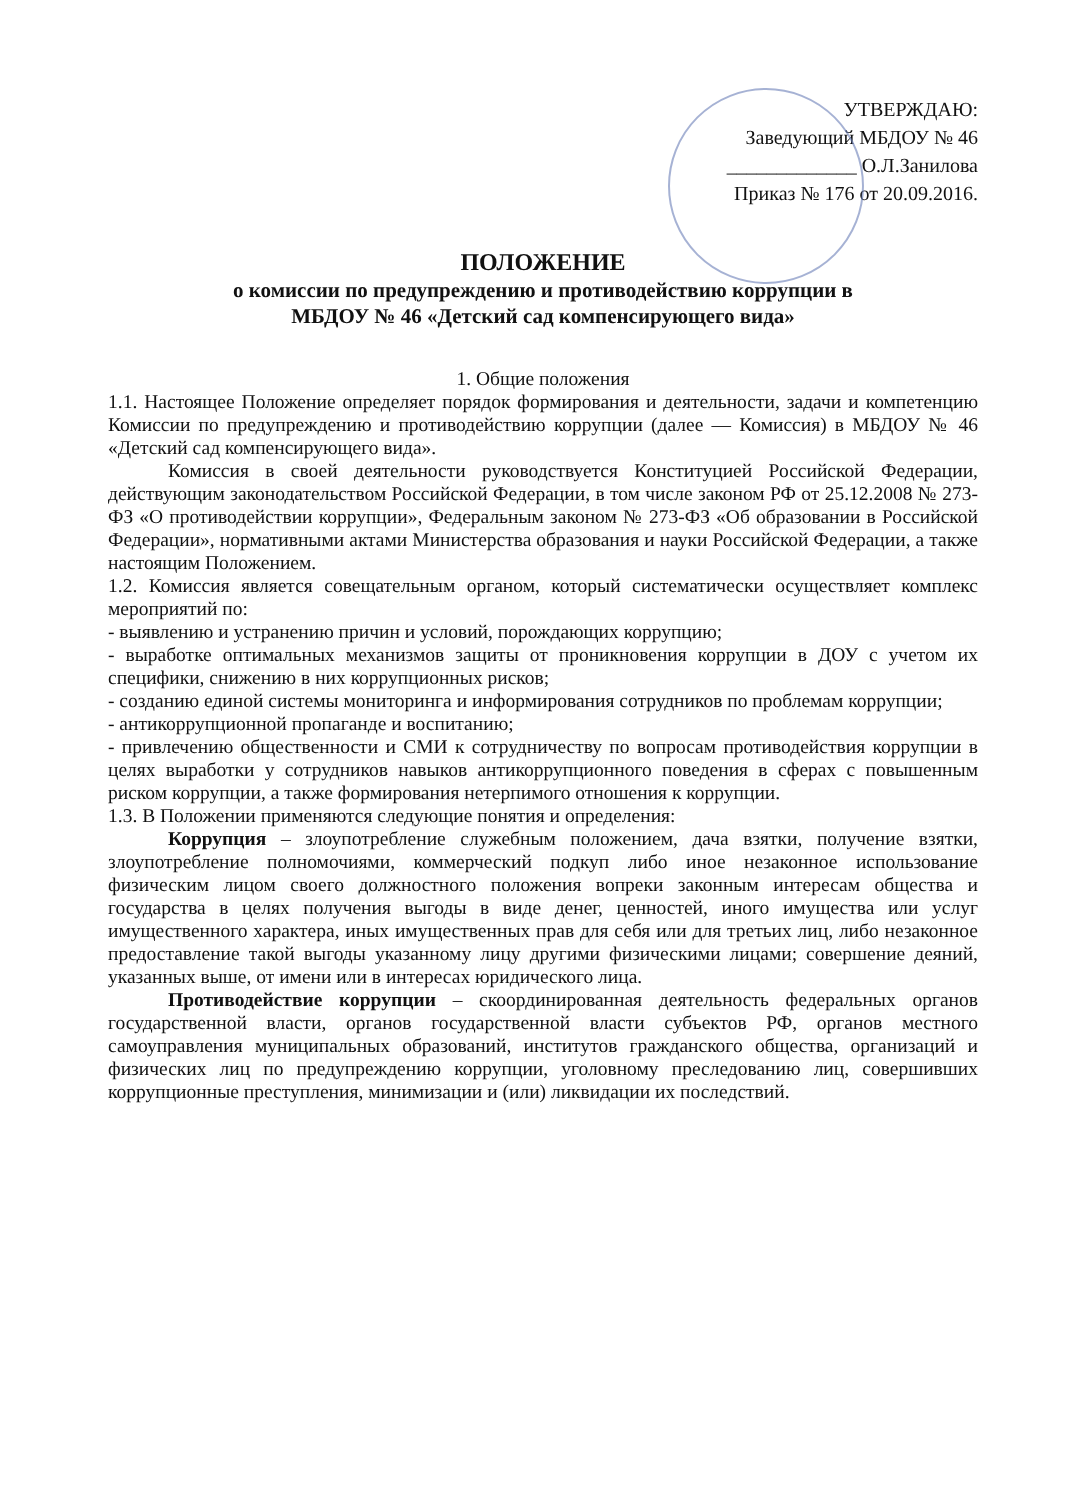УТВЕРЖДАЮ:
Заведующий МБДОУ № 46
_____________ О.Л.Занилова
Приказ № 176 от 20.09.2016.
ПОЛОЖЕНИЕ
о комиссии по предупреждению и противодействию коррупции в
МБДОУ № 46 «Детский сад компенсирующего вида»
1. Общие положения
1.1. Настоящее Положение определяет порядок формирования и деятельности, задачи и компетенцию Комиссии по предупреждению и противодействию коррупции (далее — Комиссия) в МБДОУ № 46 «Детский сад компенсирующего вида».
Комиссия в своей деятельности руководствуется Конституцией Российской Федерации, действующим законодательством Российской Федерации, в том числе законом РФ от 25.12.2008 № 273-ФЗ «О противодействии коррупции», Федеральным законом № 273-ФЗ «Об образовании в Российской Федерации», нормативными актами Министерства образования и науки Российской Федерации, а также настоящим Положением.
1.2. Комиссия является совещательным органом, который систематически осуществляет комплекс мероприятий по:
- выявлению и устранению причин и условий, порождающих коррупцию;
- выработке оптимальных механизмов защиты от проникновения коррупции в ДОУ с учетом их специфики, снижению в них коррупционных рисков;
- созданию единой системы мониторинга и информирования сотрудников по проблемам коррупции;
- антикоррупционной пропаганде и воспитанию;
- привлечению общественности и СМИ к сотрудничеству по вопросам противодействия коррупции в целях выработки у сотрудников навыков антикоррупционного поведения в сферах с повышенным риском коррупции, а также формирования нетерпимого отношения к коррупции.
1.3. В Положении применяются следующие понятия и определения:
Коррупция – злоупотребление служебным положением, дача взятки, получение взятки, злоупотребление полномочиями, коммерческий подкуп либо иное незаконное использование физическим лицом своего должностного положения вопреки законным интересам общества и государства в целях получения выгоды в виде денег, ценностей, иного имущества или услуг имущественного характера, иных имущественных прав для себя или для третьих лиц, либо незаконное предоставление такой выгоды указанному лицу другими физическими лицами; совершение деяний, указанных выше, от имени или в интересах юридического лица.
Противодействие коррупции – скоординированная деятельность федеральных органов государственной власти, органов государственной власти субъектов РФ, органов местного самоуправления муниципальных образований, институтов гражданского общества, организаций и физических лиц по предупреждению коррупции, уголовному преследованию лиц, совершивших коррупционные преступления, минимизации и (или) ликвидации их последствий.